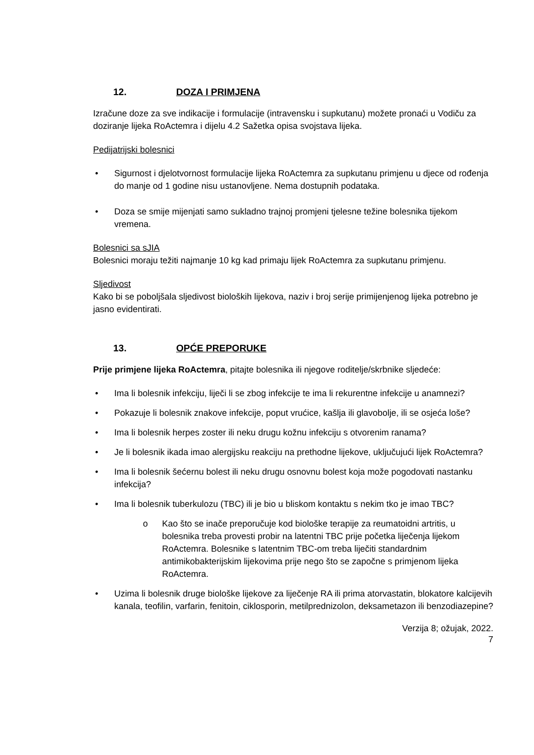12. DOZA I PRIMJENA
Izračune doze za sve indikacije i formulacije (intravensku i supkutanu) možete pronaći u Vodiču za doziranje lijeka RoActemra i dijelu 4.2 Sažetka opisa svojstava lijeka.
Pedijatrijski bolesnici
• Sigurnost i djelotvornost formulacije lijeka RoActemra za supkutanu primjenu u djece od rođenja do manje od 1 godine nisu ustanovljene. Nema dostupnih podataka.
• Doza se smije mijenjati samo sukladno trajnoj promjeni tjelesne težine bolesnika tijekom vremena.
Bolesnici sa sJIA
Bolesnici moraju težiti najmanje 10 kg kad primaju lijek RoActemra za supkutanu primjenu.
Sljedivost
Kako bi se poboljšala sljedivost bioloških lijekova, naziv i broj serije primijenjenog lijeka potrebno je jasno evidentirati.
13. OPĆE PREPORUKE
Prije primjene lijeka RoActemra, pitajte bolesnika ili njegove roditelje/skrbnike sljedeće:
• Ima li bolesnik infekciju, liječi li se zbog infekcije te ima li rekurentne infekcije u anamnezi?
• Pokazuje li bolesnik znakove infekcije, poput vrućice, kašlja ili glavobolje, ili se osjeća loše?
• Ima li bolesnik herpes zoster ili neku drugu kožnu infekciju s otvorenim ranama?
• Je li bolesnik ikada imao alergijsku reakciju na prethodne lijekove, uključujući lijek RoActemra?
• Ima li bolesnik šećernu bolest ili neku drugu osnovnu bolest koja može pogodovati nastanku infekcija?
• Ima li bolesnik tuberkulozu (TBC) ili je bio u bliskom kontaktu s nekim tko je imao TBC?
o Kao što se inače preporučuje kod biološke terapije za reumatoidni artritis, u bolesnika treba provesti probir na latentni TBC prije početka liječenja lijekom RoActemra. Bolesnike s latentnim TBC-om treba liječiti standardnim antimikobakterijskim lijekovima prije nego što se započne s primjenom lijeka RoActemra.
• Uzima li bolesnik druge biološke lijekove za liječenje RA ili prima atorvastatin, blokatore kalcijevih kanala, teofilin, varfarin, fenitoin, ciklosporin, metilprednizolon, deksametazon ili benzodiazepine?
Verzija 8; ožujak, 2022.
7